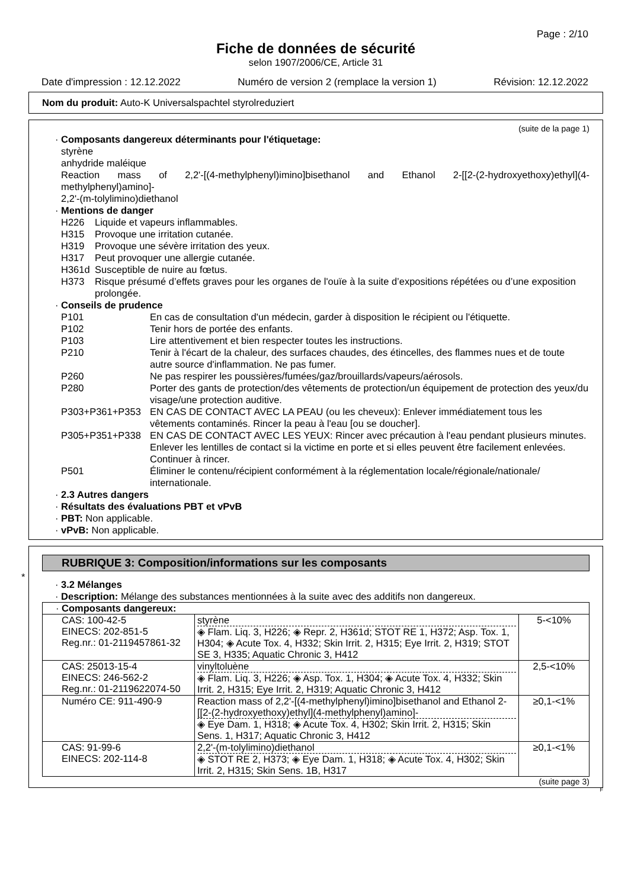Page : 2/10
Fiche de données de sécurité
selon 1907/2006/CE, Article 31
Date d'impression : 12.12.2022 Numéro de version 2 (remplace la version 1) Révision: 12.12.2022
Nom du produit: Auto-K Universalspachtel styrolreduziert
(suite de la page 1)
· Composants dangereux déterminants pour l'étiquetage:
styrène
anhydride maléique
Reaction mass of 2,2'-[(4-methylphenyl)imino]bisethanol and Ethanol 2-[[2-(2-hydroxyethoxy)ethyl](4-methylphenyl)amino]-
2,2'-(m-tolylimino)diethanol
· Mentions de danger
H226 Liquide et vapeurs inflammables.
H315 Provoque une irritation cutanée.
H319 Provoque une sévère irritation des yeux.
H317 Peut provoquer une allergie cutanée.
H361d Susceptible de nuire au fœtus.
H373 Risque présumé d’effets graves pour les organes de l'ouïe à la suite d’expositions répétées ou d’une exposition prolongée.
· Conseils de prudence
P101 En cas de consultation d'un médecin, garder à disposition le récipient ou l'étiquette.
P102 Tenir hors de portée des enfants.
P103 Lire attentivement et bien respecter toutes les instructions.
P210 Tenir à l'écart de la chaleur, des surfaces chaudes, des étincelles, des flammes nues et de toute autre source d'inflammation. Ne pas fumer.
P260 Ne pas respirer les poussières/fumées/gaz/brouillards/vapeurs/aérosols.
P280 Porter des gants de protection/des vêtements de protection/un équipement de protection des yeux/du visage/une protection auditive.
P303+P361+P353 EN CAS DE CONTACT AVEC LA PEAU (ou les cheveux): Enlever immédiatement tous les vêtements contaminés. Rincer la peau à l'eau [ou se doucher].
P305+P351+P338 EN CAS DE CONTACT AVEC LES YEUX: Rincer avec précaution à l'eau pendant plusieurs minutes. Enlever les lentilles de contact si la victime en porte et si elles peuvent être facilement enlevées. Continuer à rincer.
P501 Éliminer le contenu/récipient conformément à la réglementation locale/régionale/nationale/ internationale.
· 2.3 Autres dangers
· Résultats des évaluations PBT et vPvB
· PBT: Non applicable.
· vPvB: Non applicable.
*
RUBRIQUE 3: Composition/informations sur les composants
· 3.2 Mélanges
· Description: Mélange des substances mentionnées à la suite avec des additifs non dangereux.
| · Composants dangereux: | | |
| CAS: 100-42-5 EINECS: 202-851-5 Reg.nr.: 01-2119457861-32 | styrène ◈ Flam. Liq. 3, H226; ◈ Repr. 2, H361d; STOT RE 1, H372; Asp. Tox. 1, H304; ◈ Acute Tox. 4, H332; Skin Irrit. 2, H315; Eye Irrit. 2, H319; STOT SE 3, H335; Aquatic Chronic 3, H412 | 5-<10% |
| CAS: 25013-15-4 EINECS: 246-562-2 Reg.nr.: 01-2119622074-50 | vinyltoluène ◈ Flam. Liq. 3, H226; ◈ Asp. Tox. 1, H304; ◈ Acute Tox. 4, H332; Skin Irrit. 2, H315; Eye Irrit. 2, H319; Aquatic Chronic 3, H412 | 2,5-<10% |
| Numéro CE: 911-490-9 | Reaction mass of 2,2'-[(4-methylphenyl)imino]bisethanol and Ethanol 2-[[2-(2-hydroxyethoxy)ethyl](4-methylphenyl)amino]- ◈ Eye Dam. 1, H318; ◈ Acute Tox. 4, H302; Skin Irrit. 2, H315; Skin Sens. 1, H317; Aquatic Chronic 3, H412 | ≥0,1-<1% |
| CAS: 91-99-6 EINECS: 202-114-8 | 2,2'-(m-tolylimino)diethanol ◈ STOT RE 2, H373; ◈ Eye Dam. 1, H318; ◈ Acute Tox. 4, H302; Skin Irrit. 2, H315; Skin Sens. 1B, H317 | ≥0,1-<1% |
(suite page 3)
F